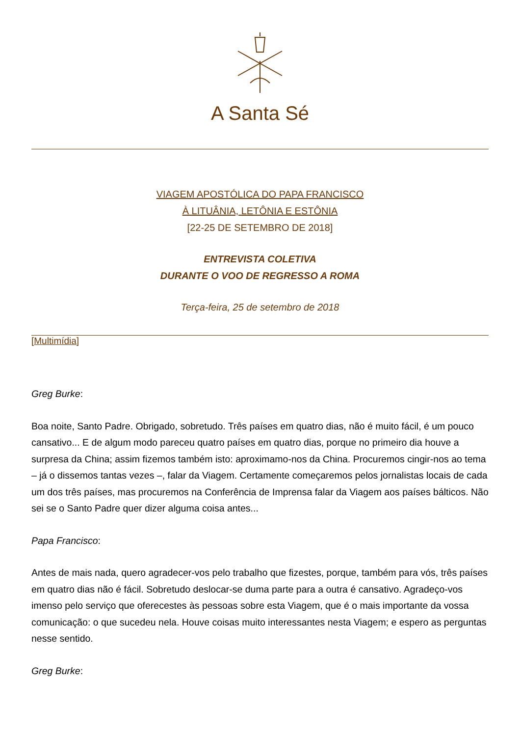A Santa Sé
VIAGEM APOSTÓLICA DO PAPA FRANCISCO
À LITUÂNIA, LETÔNIA E ESTÔNIA
[22-25 DE SETEMBRO DE 2018]
ENTREVISTA COLETIVA
DURANTE O VOO DE REGRESSO A ROMA
Terça-feira, 25 de setembro de 2018
[Multimídia]
Greg Burke:
Boa noite, Santo Padre. Obrigado, sobretudo. Três países em quatro dias, não é muito fácil, é um pouco cansativo... E de algum modo pareceu quatro países em quatro dias, porque no primeiro dia houve a surpresa da China; assim fizemos também isto: aproximamo-nos da China. Procuremos cingir-nos ao tema – já o dissemos tantas vezes –, falar da Viagem. Certamente começaremos pelos jornalistas locais de cada um dos três países, mas procuremos na Conferência de Imprensa falar da Viagem aos países bálticos. Não sei se o Santo Padre quer dizer alguma coisa antes...
Papa Francisco:
Antes de mais nada, quero agradecer-vos pelo trabalho que fizestes, porque, também para vós, três países em quatro dias não é fácil. Sobretudo deslocar-se duma parte para a outra é cansativo. Agradeço-vos imenso pelo serviço que oferecestes às pessoas sobre esta Viagem, que é o mais importante da vossa comunicação: o que sucedeu nela. Houve coisas muito interessantes nesta Viagem; e espero as perguntas nesse sentido.
Greg Burke: